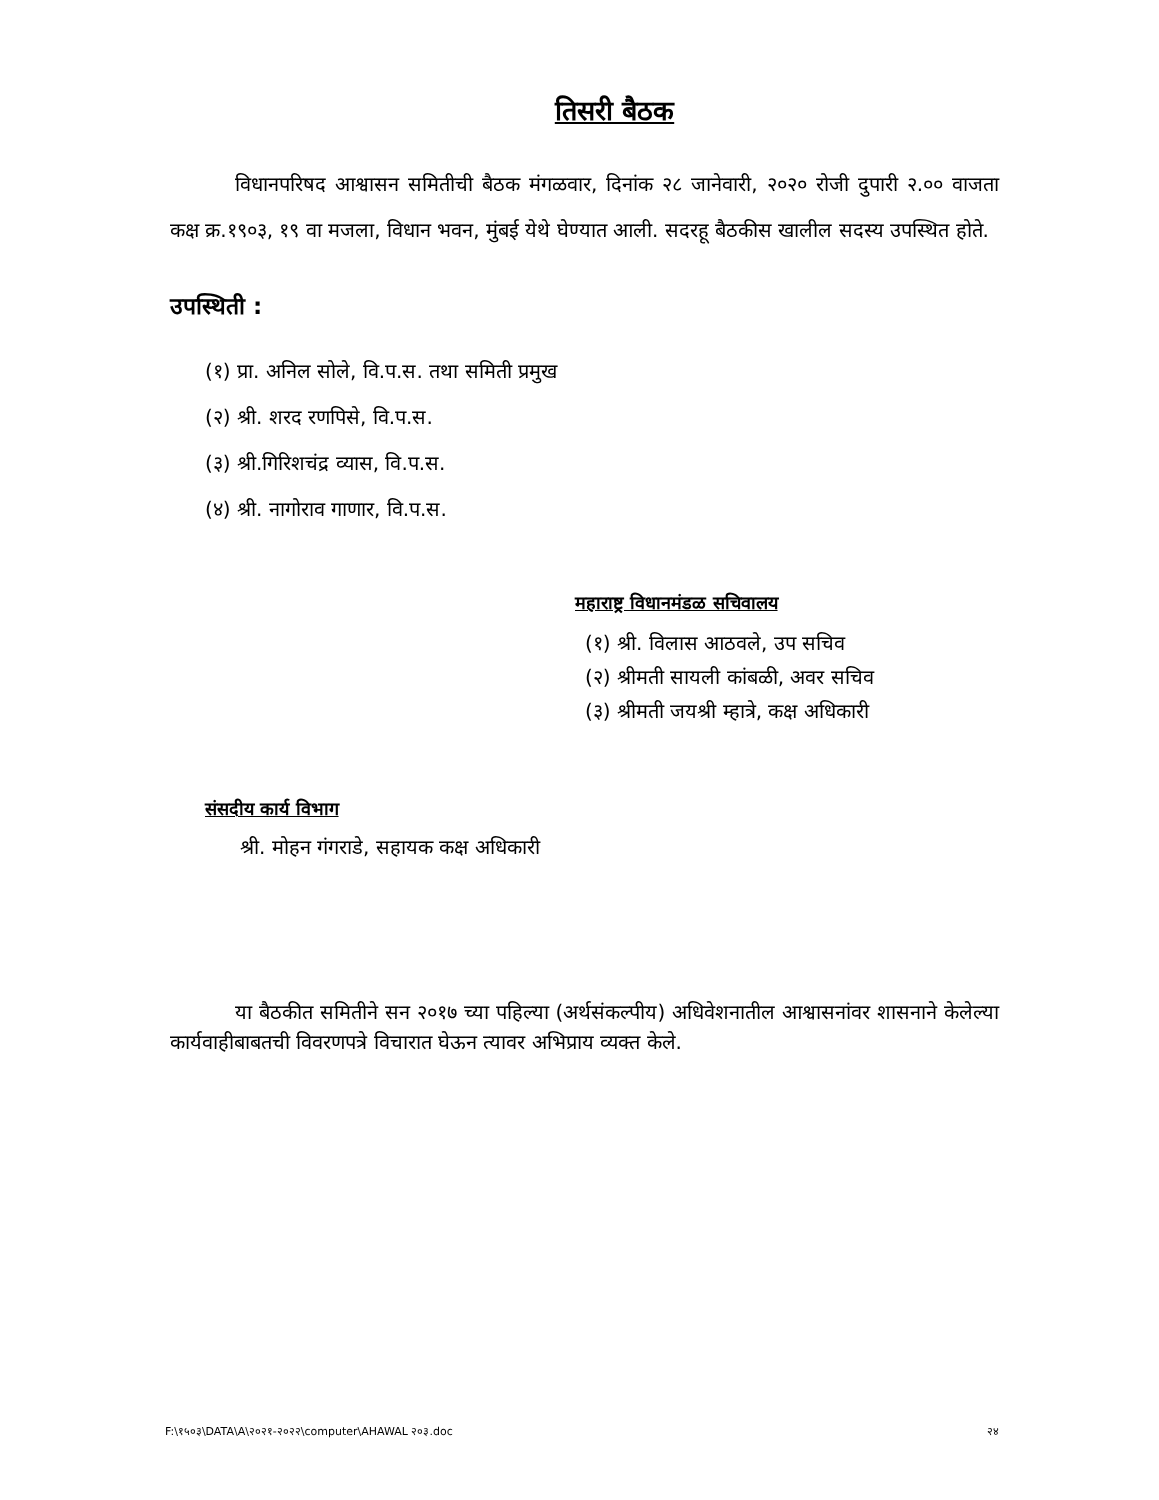तिसरी बैठक
विधानपरिषद आश्वासन समितीची बैठक मंगळवार, दिनांक २८ जानेवारी, २०२० रोजी दुपारी २.०० वाजता कक्ष क्र.१९०३, १९ वा मजला, विधान भवन, मुंबई येथे घेण्यात आली. सदरहू बैठकीस खालील सदस्य उपस्थित होते.
उपस्थिती :
(१) प्रा. अनिल सोले, वि.प.स. तथा समिती प्रमुख
(२) श्री. शरद रणपिसे, वि.प.स.
(३) श्री.गिरिशचंद्र व्यास, वि.प.स.
(४) श्री. नागोराव गाणार, वि.प.स.
महाराष्ट्र विधानमंडळ सचिवालय
(१) श्री. विलास आठवले, उप सचिव
(२) श्रीमती सायली कांबळी, अवर सचिव
(३) श्रीमती जयश्री म्हात्रे, कक्ष अधिकारी
संसदीय कार्य विभाग
श्री. मोहन गंगराडे, सहायक कक्ष अधिकारी
या बैठकीत समितीने सन २०१७ च्या पहिल्या (अर्थसंकल्पीय) अधिवेशनातील आश्वासनांवर शासनाने केलेल्या कार्यवाहीबाबतची विवरणपत्रे विचारात घेऊन त्यावर अभिप्राय व्यक्त केले.
F:\१५०३\DATA\A\२०२१-२०२२\computer\AHAWAL २०३.doc २४